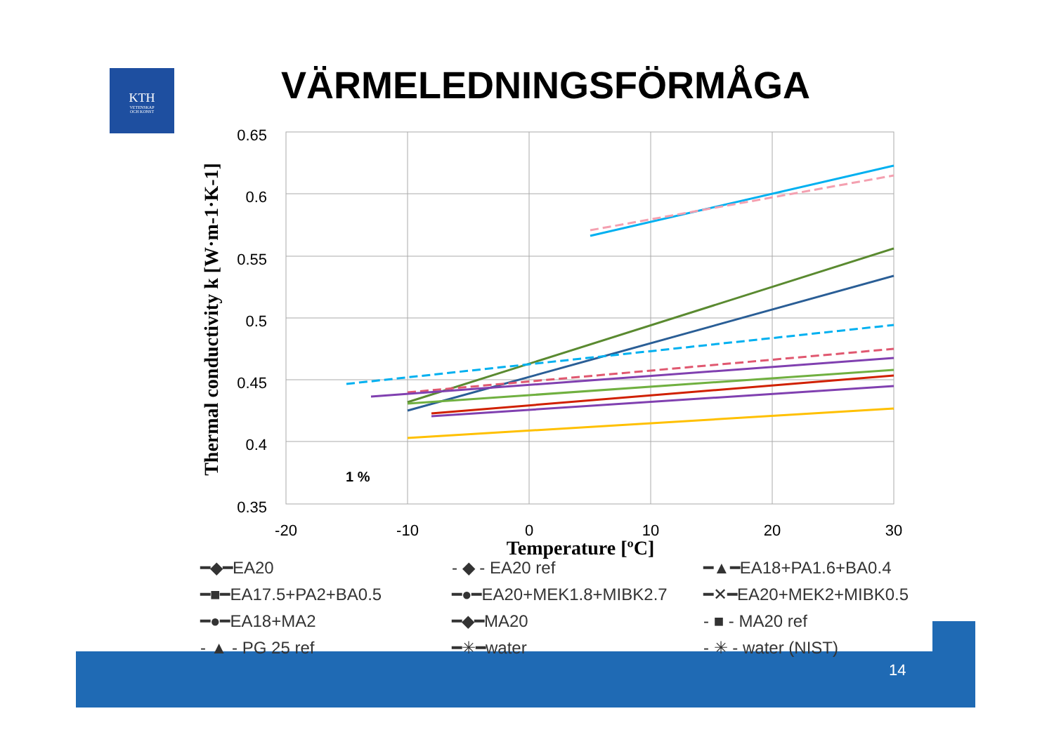KTH
VETENSKAP
OCH KONST
VÄRMELEDNINGSFÖRMÅGA
0.65
0.6
0.55
0.5
0.45
0.4
0.35
-20
-10
0
10
20
30
Temperature [ºC]
Thermal conductivity k [W·m-1·K-1]
1 %
━◆━EA20 - ◆ - EA20 ref ━▲━EA18+PA1.6+BA0.4 ━■━EA17.5+PA2+BA0.5 ━●━EA20+MEK1.8+MIBK2.7 ━✕━EA20+MEK2+MIBK0.5 ━●━EA18+MA2 ━◆━MA20 - ■ - MA20 ref - ▲ - PG 25 ref ━✳━water - ✳ - water (NIST)
14